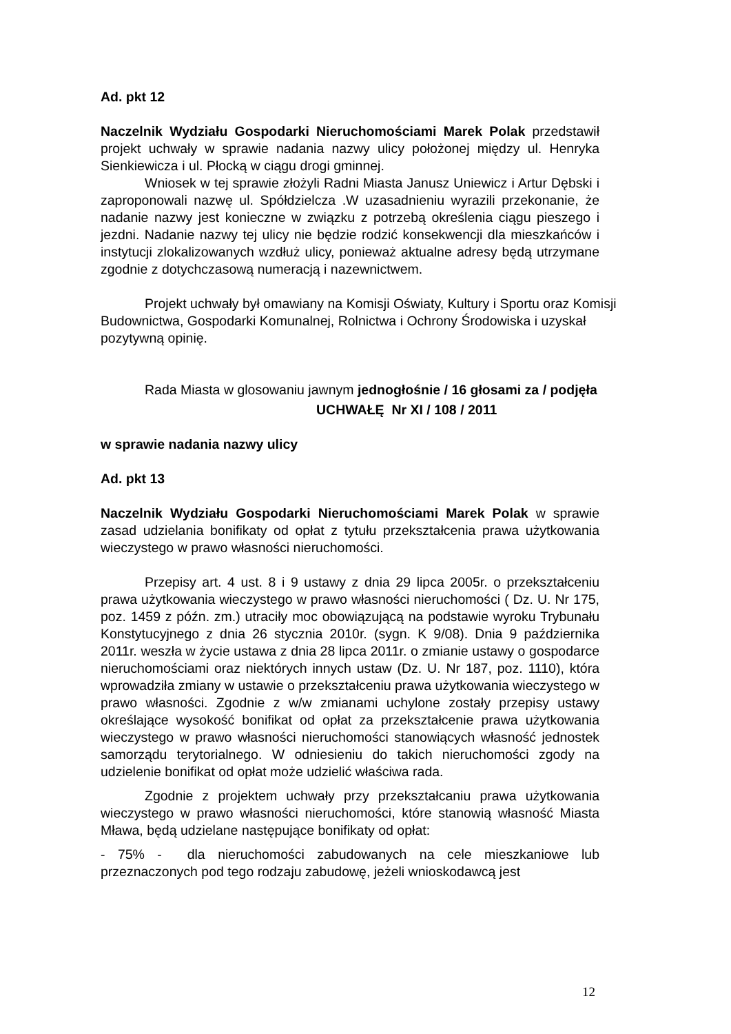Ad. pkt 12
Naczelnik Wydziału Gospodarki Nieruchomościami Marek Polak przedstawił projekt uchwały w sprawie nadania nazwy ulicy położonej między ul. Henryka Sienkiewicza i ul. Płocką w ciągu drogi gminnej.
Wniosek w tej sprawie złożyli Radni Miasta Janusz Uniewicz i Artur Dębski i zaproponowali nazwę ul. Spółdzielcza .W uzasadnieniu wyrazili przekonanie, że nadanie nazwy jest konieczne w związku z potrzebą określenia ciągu pieszego i jezdni. Nadanie nazwy tej ulicy nie będzie rodzić konsekwencji dla mieszkańców i instytucji zlokalizowanych wzdłuż ulicy, ponieważ aktualne adresy będą utrzymane zgodnie z dotychczasową numeracją i nazewnictwem.
Projekt uchwały był omawiany na Komisji Oświaty, Kultury i Sportu oraz Komisji Budownictwa, Gospodarki Komunalnej, Rolnictwa i Ochrony Środowiska i uzyskał pozytywną opinię.
Rada Miasta w glosowaniu jawnym jednogłośnie / 16 głosami za / podjęła
UCHWAŁĘ Nr XI / 108 / 2011
w sprawie nadania nazwy ulicy
Ad. pkt 13
Naczelnik Wydziału Gospodarki Nieruchomościami Marek Polak w sprawie zasad udzielania bonifikaty od opłat z tytułu przekształcenia prawa użytkowania wieczystego w prawo własności nieruchomości.
Przepisy art. 4 ust. 8 i 9 ustawy z dnia 29 lipca 2005r. o przekształceniu prawa użytkowania wieczystego w prawo własności nieruchomości ( Dz. U. Nr 175, poz. 1459 z późn. zm.) utraciły moc obowiązującą na podstawie wyroku Trybunału Konstytucyjnego z dnia 26 stycznia 2010r. (sygn. K 9/08). Dnia 9 października 2011r. weszła w życie ustawa z dnia 28 lipca 2011r. o zmianie ustawy o gospodarce nieruchomościami oraz niektórych innych ustaw (Dz. U. Nr 187, poz. 1110), która wprowadziła zmiany w ustawie o przekształceniu prawa użytkowania wieczystego w prawo własności. Zgodnie z w/w zmianami uchylone zostały przepisy ustawy określające wysokość bonifikat od opłat za przekształcenie prawa użytkowania wieczystego w prawo własności nieruchomości stanowiących własność jednostek samorządu terytorialnego. W odniesieniu do takich nieruchomości zgody na udzielenie bonifikat od opłat może udzielić właściwa rada.
Zgodnie z projektem uchwały przy przekształcaniu prawa użytkowania wieczystego w prawo własności nieruchomości, które stanowią własność Miasta Mława, będą udzielane następujące bonifikaty od opłat:
- 75% - dla nieruchomości zabudowanych na cele mieszkaniowe lub przeznaczonych pod tego rodzaju zabudowę, jeżeli wnioskodawcą jest
12